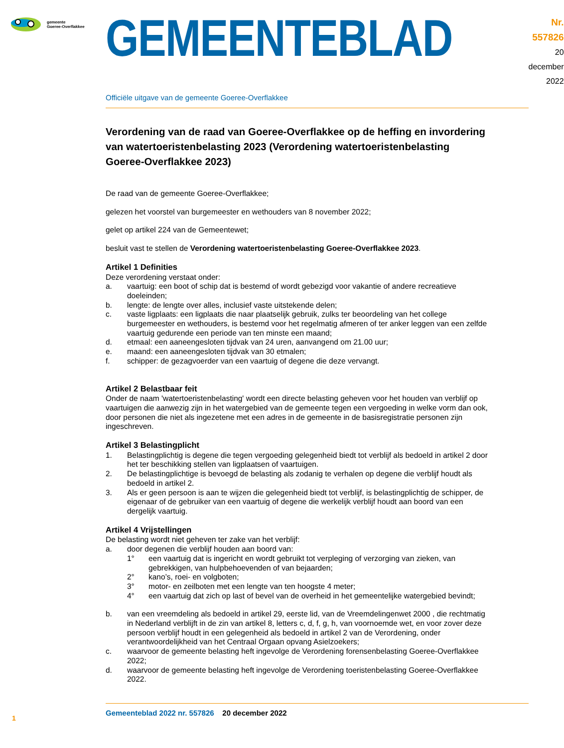gemeente
Goeree-Overflakkee
GEMEENTEBLAD
Nr. 557826
20 december
2022
Officiële uitgave van de gemeente Goeree-Overflakkee
Verordening van de raad van Goeree-Overflakkee op de heffing en invordering van watertoeristenbelasting 2023 (Verordening watertoeristenbelasting Goeree-Overflakkee 2023)
De raad van de gemeente Goeree-Overflakkee;
gelezen het voorstel van burgemeester en wethouders van 8 november 2022;
gelet op artikel 224 van de Gemeentewet;
besluit vast te stellen de Verordening watertoeristenbelasting Goeree-Overflakkee 2023.
Artikel 1 Definities
Deze verordening verstaat onder:
a. vaartuig: een boot of schip dat is bestemd of wordt gebezigd voor vakantie of andere recreatieve doeleinden;
b. lengte: de lengte over alles, inclusief vaste uitstekende delen;
c. vaste ligplaats: een ligplaats die naar plaatselijk gebruik, zulks ter beoordeling van het college burgemeester en wethouders, is bestemd voor het regelmatig afmeren of ter anker leggen van een zelfde vaartuig gedurende een periode van ten minste een maand;
d. etmaal: een aaneengesloten tijdvak van 24 uren, aanvangend om 21.00 uur;
e. maand: een aaneengesloten tijdvak van 30 etmalen;
f. schipper: de gezagvoerder van een vaartuig of degene die deze vervangt.
Artikel 2 Belastbaar feit
Onder de naam 'watertoeristenbelasting' wordt een directe belasting geheven voor het houden van verblijf op vaartuigen die aanwezig zijn in het watergebied van de gemeente tegen een vergoeding in welke vorm dan ook, door personen die niet als ingezetene met een adres in de gemeente in de basisregistratie personen zijn ingeschreven.
Artikel 3 Belastingplicht
1. Belastingplichtig is degene die tegen vergoeding gelegenheid biedt tot verblijf als bedoeld in artikel 2 door het ter beschikking stellen van ligplaatsen of vaartuigen.
2. De belastingplichtige is bevoegd de belasting als zodanig te verhalen op degene die verblijf houdt als bedoeld in artikel 2.
3. Als er geen persoon is aan te wijzen die gelegenheid biedt tot verblijf, is belastingplichtig de schipper, de eigenaar of de gebruiker van een vaartuig of degene die werkelijk verblijf houdt aan boord van een dergelijk vaartuig.
Artikel 4 Vrijstellingen
De belasting wordt niet geheven ter zake van het verblijf:
a. door degenen die verblijf houden aan boord van:
1° een vaartuig dat is ingericht en wordt gebruikt tot verpleging of verzorging van zieken, van gebrekkigen, van hulpbehoevenden of van bejaarden;
2° kano’s, roei- en volgboten;
3° motor- en zeilboten met een lengte van ten hoogste 4 meter;
4° een vaartuig dat zich op last of bevel van de overheid in het gemeentelijke watergebied bevindt;
b. van een vreemdeling als bedoeld in artikel 29, eerste lid, van de Vreemdelingenwet 2000 , die rechtmatig in Nederland verblijft in de zin van artikel 8, letters c, d, f, g, h, van voornoemde wet, en voor zover deze persoon verblijf houdt in een gelegenheid als bedoeld in artikel 2 van de Verordening, onder verantwoordelijkheid van het Centraal Orgaan opvang Asielzoekers;
c. waarvoor de gemeente belasting heft ingevolge de Verordening forensenbelasting Goeree-Overflakkee 2022;
d. waarvoor de gemeente belasting heft ingevolge de Verordening toeristenbelasting Goeree-Overflakkee 2022.
1
Gemeenteblad 2022 nr. 557826 20 december 2022